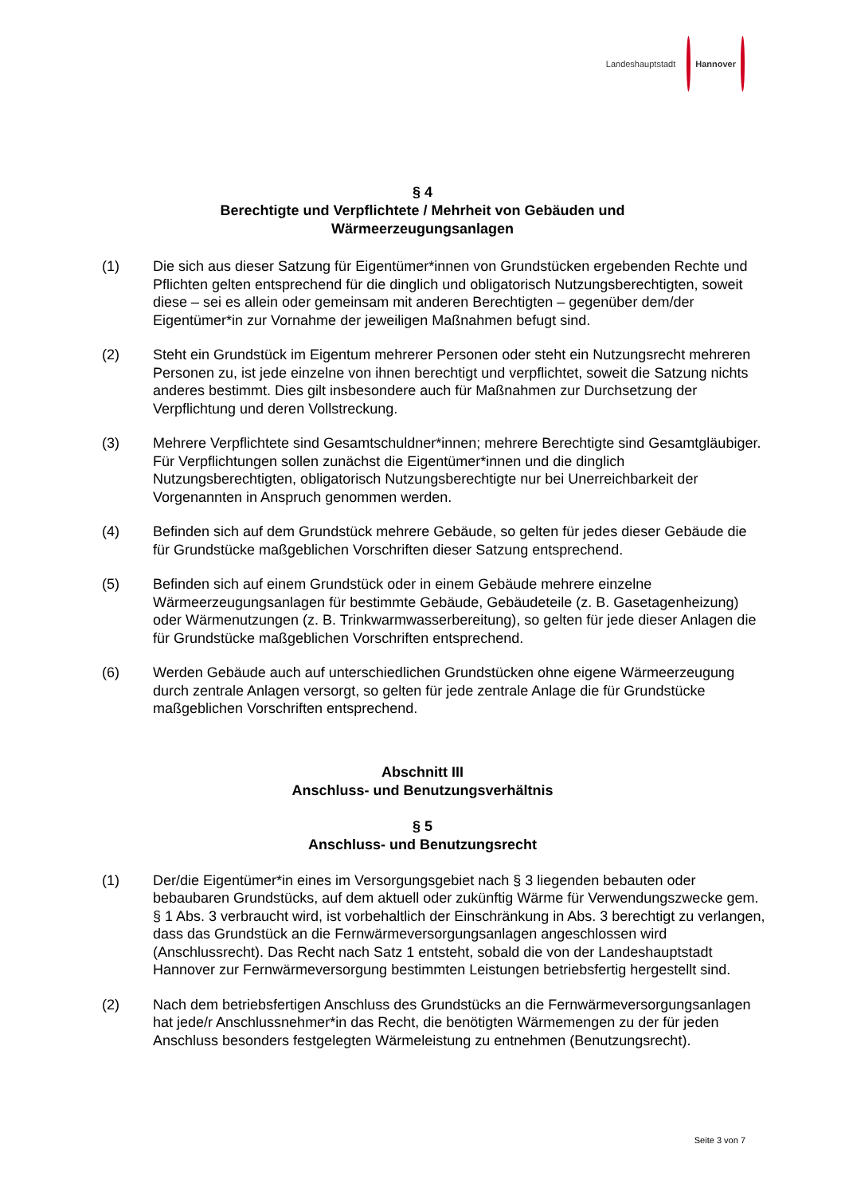Landeshauptstadt Hannover
§ 4
Berechtigte und Verpflichtete / Mehrheit von Gebäuden und
Wärmeerzeugungsanlagen
(1) Die sich aus dieser Satzung für Eigentümer*innen von Grundstücken ergebenden Rechte und Pflichten gelten entsprechend für die dinglich und obligatorisch Nutzungsberechtigten, soweit diese – sei es allein oder gemeinsam mit anderen Berechtigten – gegenüber dem/der Eigentümer*in zur Vornahme der jeweiligen Maßnahmen befugt sind.
(2) Steht ein Grundstück im Eigentum mehrerer Personen oder steht ein Nutzungsrecht mehreren Personen zu, ist jede einzelne von ihnen berechtigt und verpflichtet, soweit die Satzung nichts anderes bestimmt. Dies gilt insbesondere auch für Maßnahmen zur Durchsetzung der Verpflichtung und deren Vollstreckung.
(3) Mehrere Verpflichtete sind Gesamtschuldner*innen; mehrere Berechtigte sind Gesamtgläubiger. Für Verpflichtungen sollen zunächst die Eigentümer*innen und die dinglich Nutzungsberechtigten, obligatorisch Nutzungsberechtigte nur bei Unerreichbarkeit der Vorgenannten in Anspruch genommen werden.
(4) Befinden sich auf dem Grundstück mehrere Gebäude, so gelten für jedes dieser Gebäude die für Grundstücke maßgeblichen Vorschriften dieser Satzung entsprechend.
(5) Befinden sich auf einem Grundstück oder in einem Gebäude mehrere einzelne Wärmeerzeugungsanlagen für bestimmte Gebäude, Gebäudeteile (z. B. Gasetagenheizung) oder Wärmenutzungen (z. B. Trinkwarmwasserbereitung), so gelten für jede dieser Anlagen die für Grundstücke maßgeblichen Vorschriften entsprechend.
(6) Werden Gebäude auch auf unterschiedlichen Grundstücken ohne eigene Wärmeerzeugung durch zentrale Anlagen versorgt, so gelten für jede zentrale Anlage die für Grundstücke maßgeblichen Vorschriften entsprechend.
Abschnitt III
Anschluss- und Benutzungsverhältnis
§ 5
Anschluss- und Benutzungsrecht
(1) Der/die Eigentümer*in eines im Versorgungsgebiet nach § 3 liegenden bebauten oder bebaubaren Grundstücks, auf dem aktuell oder zukünftig Wärme für Verwendungszwecke gem. § 1 Abs. 3 verbraucht wird, ist vorbehaltlich der Einschränkung in Abs. 3 berechtigt zu verlangen, dass das Grundstück an die Fernwärmeversorgungsanlagen angeschlossen wird (Anschlussrecht). Das Recht nach Satz 1 entsteht, sobald die von der Landeshauptstadt Hannover zur Fernwärmeversorgung bestimmten Leistungen betriebsfertig hergestellt sind.
(2) Nach dem betriebsfertigen Anschluss des Grundstücks an die Fernwärmeversorgungsanlagen hat jede/r Anschlussnehmer*in das Recht, die benötigten Wärmemengen zu der für jeden Anschluss besonders festgelegten Wärmeleistung zu entnehmen (Benutzungsrecht).
Seite 3 von 7